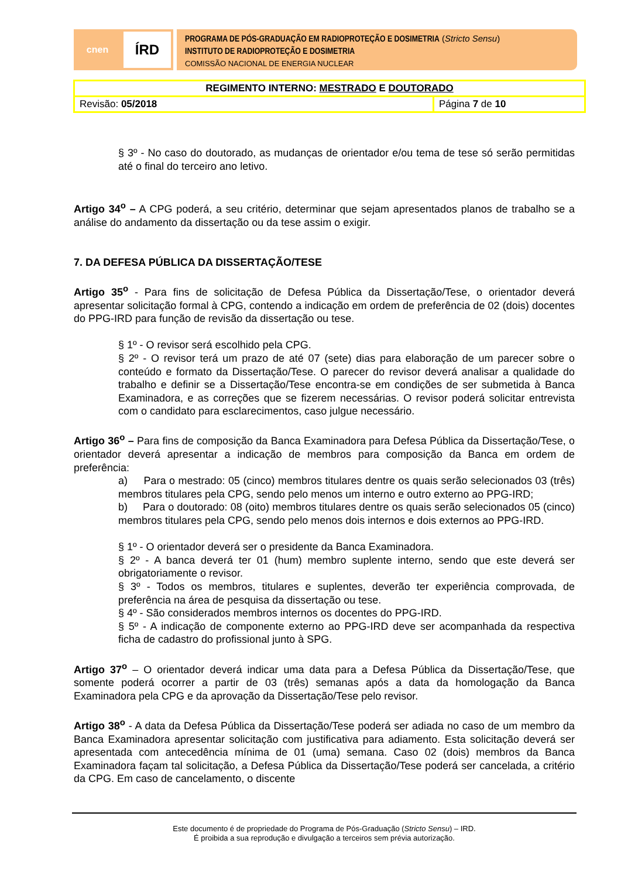cnen
ÍRD
PROGRAMA DE PÓS-GRADUAÇÃO EM RADIOPROTEÇÃO E DOSIMETRIA (Stricto Sensu)
INSTITUTO DE RADIOPROTEÇÃO E DOSIMETRIA
COMISSÃO NACIONAL DE ENERGIA NUCLEAR
| REGIMENTO INTERNO: MESTRADO E DOUTORADO | |
| Revisão: 05/2018 | Página 7 de 10 |
§ 3º - No caso do doutorado, as mudanças de orientador e/ou tema de tese só serão permitidas até o final do terceiro ano letivo.
Artigo 34<sup>o</sup> – A CPG poderá, a seu critério, determinar que sejam apresentados planos de trabalho se a análise do andamento da dissertação ou da tese assim o exigir.
7. DA DEFESA PÚBLICA DA DISSERTAÇÃO/TESE
Artigo 35<sup>o</sup> - Para fins de solicitação de Defesa Pública da Dissertação/Tese, o orientador deverá apresentar solicitação formal à CPG, contendo a indicação em ordem de preferência de 02 (dois) docentes do PPG-IRD para função de revisão da dissertação ou tese.
§ 1º - O revisor será escolhido pela CPG.
§ 2º - O revisor terá um prazo de até 07 (sete) dias para elaboração de um parecer sobre o conteúdo e formato da Dissertação/Tese. O parecer do revisor deverá analisar a qualidade do trabalho e definir se a Dissertação/Tese encontra-se em condições de ser submetida à Banca Examinadora, e as correções que se fizerem necessárias. O revisor poderá solicitar entrevista com o candidato para esclarecimentos, caso julgue necessário.
Artigo 36<sup>o</sup> – Para fins de composição da Banca Examinadora para Defesa Pública da Dissertação/Tese, o orientador deverá apresentar a indicação de membros para composição da Banca em ordem de preferência:
a) Para o mestrado: 05 (cinco) membros titulares dentre os quais serão selecionados 03 (três) membros titulares pela CPG, sendo pelo menos um interno e outro externo ao PPG-IRD;
b) Para o doutorado: 08 (oito) membros titulares dentre os quais serão selecionados 05 (cinco) membros titulares pela CPG, sendo pelo menos dois internos e dois externos ao PPG-IRD.
§ 1º - O orientador deverá ser o presidente da Banca Examinadora.
§ 2º - A banca deverá ter 01 (hum) membro suplente interno, sendo que este deverá ser obrigatoriamente o revisor.
§ 3º - Todos os membros, titulares e suplentes, deverão ter experiência comprovada, de preferência na área de pesquisa da dissertação ou tese.
§ 4º - São considerados membros internos os docentes do PPG-IRD.
§ 5º - A indicação de componente externo ao PPG-IRD deve ser acompanhada da respectiva ficha de cadastro do profissional junto à SPG.
Artigo 37<sup>o</sup> – O orientador deverá indicar uma data para a Defesa Pública da Dissertação/Tese, que somente poderá ocorrer a partir de 03 (três) semanas após a data da homologação da Banca Examinadora pela CPG e da aprovação da Dissertação/Tese pelo revisor.
Artigo 38<sup>o</sup> - A data da Defesa Pública da Dissertação/Tese poderá ser adiada no caso de um membro da Banca Examinadora apresentar solicitação com justificativa para adiamento. Esta solicitação deverá ser apresentada com antecedência mínima de 01 (uma) semana. Caso 02 (dois) membros da Banca Examinadora façam tal solicitação, a Defesa Pública da Dissertação/Tese poderá ser cancelada, a critério da CPG. Em caso de cancelamento, o discente
Este documento é de propriedade do Programa de Pós-Graduação (Stricto Sensu) – IRD.
É proibida a sua reprodução e divulgação a terceiros sem prévia autorização.